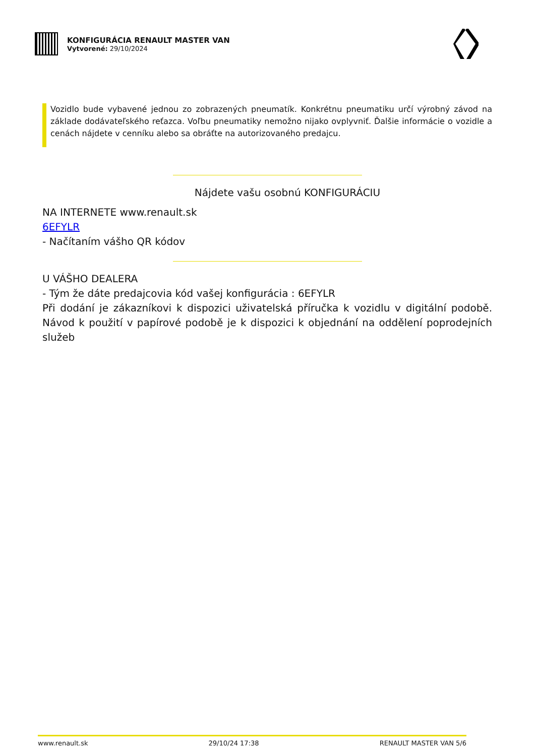KONFIGURÁCIA RENAULT MASTER VAN
Vytvorené: 29/10/2024
Vozidlo bude vybavené jednou zo zobrazených pneumatík. Konkrétnu pneumatiku určí výrobný závod na základe dodávateľského reťazca. Voľbu pneumatiky nemožno nijako ovplyvniť. Ďalšie informácie o vozidle a cenách nájdete v cenníku alebo sa obráťte na autorizovaného predajcu.
Nájdete vašu osobnú KONFIGURÁCIU
NA INTERNETE www.renault.sk
6EFYLR
- Načítaním vášho QR kódov
U VÁŠHO DEALERA
- Tým že dáte predajcovia kód vašej konfigurácia : 6EFYLR
Při dodání je zákazníkovi k dispozici uživatelská příručka k vozidlu v digitální podobě. Návod k použití v papírové podobě je k dispozici k objednání na oddělení poprodejních služeb
www.renault.sk 29/10/24 17:38 RENAULT MASTER VAN 5/6